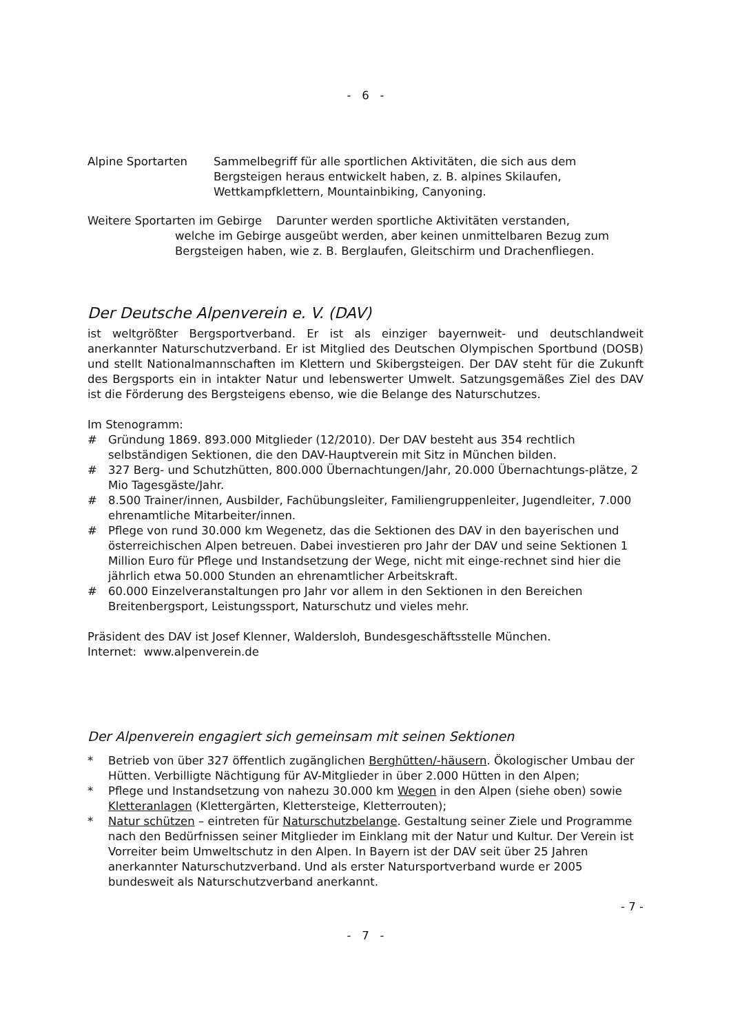- 6 -
Alpine Sportarten Sammelbegriff für alle sportlichen Aktivitäten, die sich aus dem Bergsteigen heraus entwickelt haben, z. B. alpines Skilaufen, Wettkampfklettern, Mountainbiking, Canyoning.
Weitere Sportarten im Gebirge Darunter werden sportliche Aktivitäten verstanden,
welche im Gebirge ausgeübt werden, aber keinen unmittelbaren Bezug zum Bergsteigen haben, wie z. B. Berglaufen, Gleitschirm und Drachenfliegen.
Der Deutsche Alpenverein e. V. (DAV)
ist weltgrößter Bergsportverband. Er ist als einziger bayernweit- und deutschlandweit anerkannter Naturschutzverband. Er ist Mitglied des Deutschen Olympischen Sportbund (DOSB) und stellt Nationalmannschaften im Klettern und Skibergsteigen. Der DAV steht für die Zukunft des Bergsports ein in intakter Natur und lebenswerter Umwelt. Satzungsgemäßes Ziel des DAV ist die Förderung des Bergsteigens ebenso, wie die Belange des Naturschutzes.
Im Stenogramm:
# Gründung 1869. 893.000 Mitglieder (12/2010). Der DAV besteht aus 354 rechtlich selbständigen Sektionen, die den DAV-Hauptverein mit Sitz in München bilden.
# 327 Berg- und Schutzhütten, 800.000 Übernachtungen/Jahr, 20.000 Übernachtungs-plätze, 2 Mio Tagesgäste/Jahr.
# 8.500 Trainer/innen, Ausbilder, Fachübungsleiter, Familiengruppenleiter, Jugendleiter, 7.000 ehrenamtliche Mitarbeiter/innen.
# Pflege von rund 30.000 km Wegenetz, das die Sektionen des DAV in den bayerischen und österreichischen Alpen betreuen. Dabei investieren pro Jahr der DAV und seine Sektionen 1 Million Euro für Pflege und Instandsetzung der Wege, nicht mit einge-rechnet sind hier die jährlich etwa 50.000 Stunden an ehrenamtlicher Arbeitskraft.
# 60.000 Einzelveranstaltungen pro Jahr vor allem in den Sektionen in den Bereichen Breitenbergsport, Leistungssport, Naturschutz und vieles mehr.
Präsident des DAV ist Josef Klenner, Waldersloh, Bundesgeschäftsstelle München.
Internet: www.alpenverein.de
Der Alpenverein engagiert sich gemeinsam mit seinen Sektionen
* Betrieb von über 327 öffentlich zugänglichen Berghütten/-häusern. Ökologischer Umbau der Hütten. Verbilligte Nächtigung für AV-Mitglieder in über 2.000 Hütten in den Alpen;
* Pflege und Instandsetzung von nahezu 30.000 km Wegen in den Alpen (siehe oben) sowie Kletteranlagen (Klettergärten, Klettersteige, Kletterrouten);
* Natur schützen – eintreten für Naturschutzbelange. Gestaltung seiner Ziele und Programme nach den Bedürfnissen seiner Mitglieder im Einklang mit der Natur und Kultur. Der Verein ist Vorreiter beim Umweltschutz in den Alpen. In Bayern ist der DAV seit über 25 Jahren anerkannter Naturschutzverband. Und als erster Natursportverband wurde er 2005 bundesweit als Naturschutzverband anerkannt.
- 7 -
- 7 -